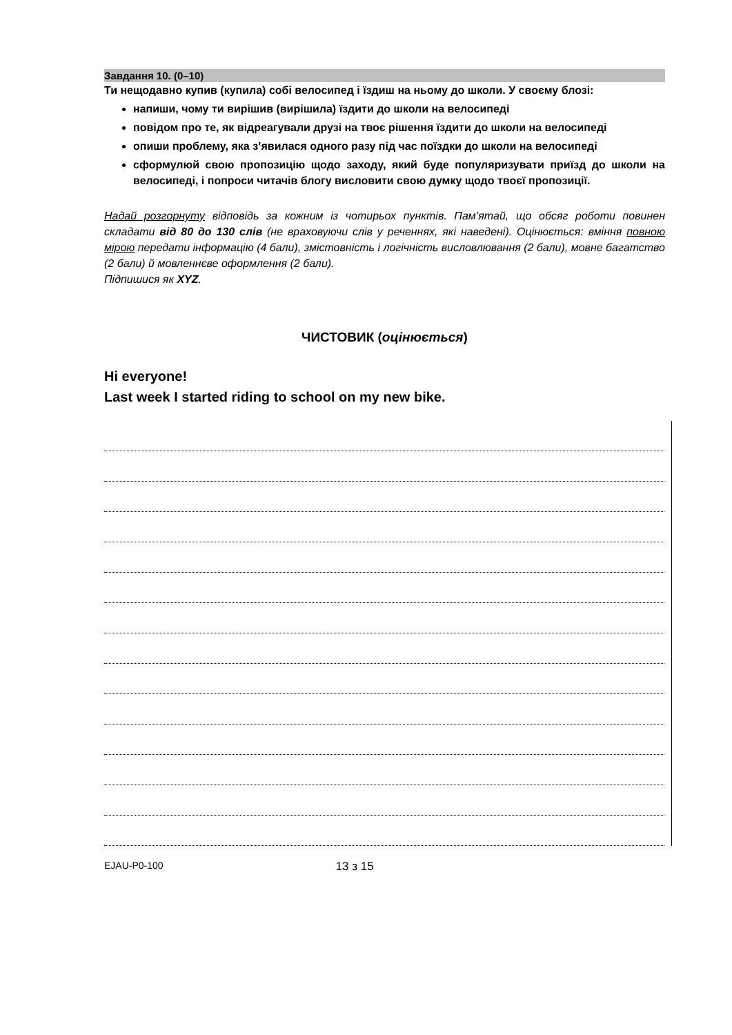Завдання 10. (0–10)
Ти нещодавно купив (купила) собі велосипед і їздиш на ньому до школи. У своєму блозі:
напиши, чому ти вирішив (вирішила) їздити до школи на велосипеді
повідом про те, як відреагували друзі на твоє рішення їздити до школи на велосипеді
опиши проблему, яка з’явилася одного разу під час поїздки до школи на велосипеді
сформулюй свою пропозицію щодо заходу, який буде популяризувати приїзд до школи на велосипеді, і попроси читачів блогу висловити свою думку щодо твоєї пропозиції.
Надай розгорнуту відповідь за кожним із чотирьох пунктів. Пам’ятай, що обсяг роботи повинен складати від 80 до 130 слів (не враховуючи слів у реченнях, які наведені). Оцінюється: вміння повною мірою передати інформацію (4 бали), змістовність і логічність висловлювання (2 бали), мовне багатство (2 бали) й мовленнєве оформлення (2 бали).
Підпишися як XYZ.
ЧИСТОВИК (оцінюється)
Hi everyone!
Last week I started riding to school on my new bike.
EJAU-P0-100 13 з 15